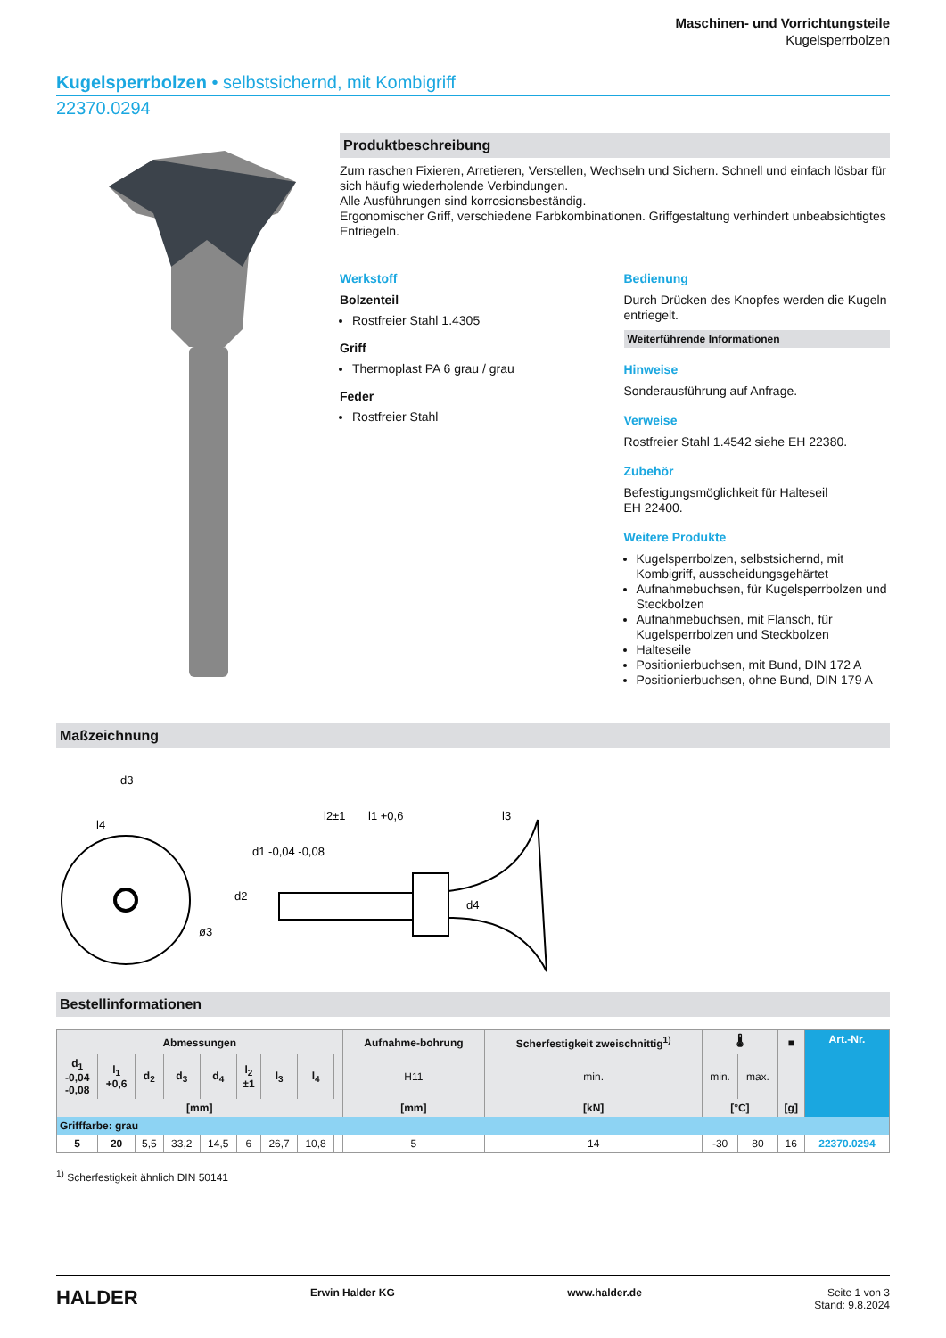Maschinen- und Vorrichtungsteile
Kugelsperrbolzen
Kugelsperrbolzen • selbstsichernd, mit Kombigriff
22370.0294
Produktbeschreibung
Zum raschen Fixieren, Arretieren, Verstellen, Wechseln und Sichern. Schnell und einfach lösbar für sich häufig wiederholende Verbindungen.
Alle Ausführungen sind korrosionsbeständig.
Ergonomischer Griff, verschiedene Farbkombinationen. Griffgestaltung verhindert unbeabsichtigtes Entriegeln.
Werkstoff
Bolzenteil
Rostfreier Stahl 1.4305
Griff
Thermoplast PA 6 grau / grau
Feder
Rostfreier Stahl
Bedienung
Durch Drücken des Knopfes werden die Kugeln entriegelt.
Weiterführende Informationen
Hinweise
Sonderausführung auf Anfrage.
Verweise
Rostfreier Stahl 1.4542 siehe EH 22380.
Zubehör
Befestigungsmöglichkeit für Halteseil
EH 22400.
Weitere Produkte
Kugelsperrbolzen, selbstsichernd, mit Kombigriff, ausscheidungsgehärtet
Aufnahmebuchsen, für Kugelsperrbolzen und Steckbolzen
Aufnahmebuchsen, mit Flansch, für Kugelsperrbolzen und Steckbolzen
Halteseile
Positionierbuchsen, mit Bund, DIN 172 A
Positionierbuchsen, ohne Bund, DIN 179 A
Maßzeichnung
d3
l4
l2±1
l1 +0,6
l3
d2
d1 -0,04 -0,08
d4
ø3
Bestellinformationen
| Abmessungen | | | | | | | | | Aufnahme-bohrung | Scherfestigkeit zweischnittig<sup>1)</sup> | 🌡 | | ■ | Art.-Nr. |
| --- | --- | --- | --- | --- | --- | --- | --- | --- | --- | --- | --- | --- | --- | --- |
| d<sub>1</sub> -0,04 -0,08 | l<sub>1</sub> +0,6 | d<sub>2</sub> | d<sub>3</sub> | d<sub>4</sub> | l<sub>2</sub> ±1 | l<sub>3</sub> | l<sub>4</sub> | | H11 | min. | min. | max. | | |
| [mm] | | | | | | | | | [mm] | [kN] | [°C] | | [g] | |
| Grifffarbe: grau | | | | | | | | | | | | | | |
| 5 | 20 | 5,5 | 33,2 | 14,5 | 6 | 26,7 | 10,8 | | 5 | 14 | -30 | 80 | 16 | 22370.0294 |
<sup>1)</sup> Scherfestigkeit ähnlich DIN 50141
HALDER Erwin Halder KG www.halder.de Seite 1 von 3
Stand: 9.8.2024